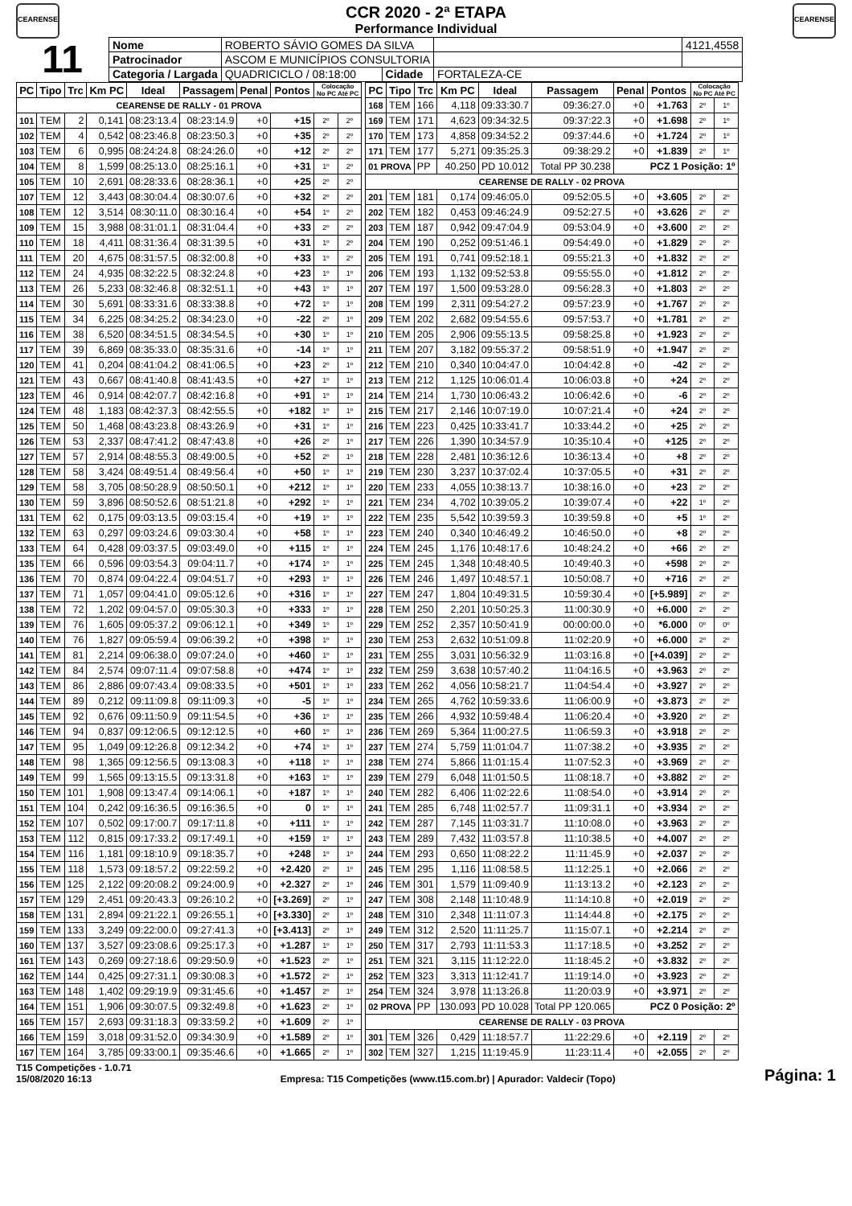CEARENSE
CCR 2020 - 2ª ETAPA
Performance Individual
CEARENSE
11
| Nome | ROBERTO SÁVIO GOMES DA SILVA | | | 4121,4558 |
| Patrocinador | ASCOM E MUNICÍPIOS CONSULTORIA | | | |
| Categoria / Largada | QUADRICICLO / 08:18:00 | Cidade | FORTALEZA-CE | |
| PC | Tipo | Trc | Km PC | Ideal | Passagem | Penal | Pontos | Colocação No PC Até PC | |
| --- | --- | --- | --- | --- | --- | --- | --- | --- | --- |
| CEARENSE DE RALLY - 01 PROVA | | | | | | | | | |
| 101 | TEM | 2 | 0,141 | 08:23:13.4 | 08:23:14.9 | +0 | +15 | 2º | 2º |
| 102 | TEM | 4 | 0,542 | 08:23:46.8 | 08:23:50.3 | +0 | +35 | 2º | 2º |
| 103 | TEM | 6 | 0,995 | 08:24:24.8 | 08:24:26.0 | +0 | +12 | 2º | 2º |
| 104 | TEM | 8 | 1,599 | 08:25:13.0 | 08:25:16.1 | +0 | +31 | 1º | 2º |
| 105 | TEM | 10 | 2,691 | 08:28:33.6 | 08:28:36.1 | +0 | +25 | 2º | 2º |
| 107 | TEM | 12 | 3,443 | 08:30:04.4 | 08:30:07.6 | +0 | +32 | 2º | 2º |
| 108 | TEM | 12 | 3,514 | 08:30:11.0 | 08:30:16.4 | +0 | +54 | 1º | 2º |
| 109 | TEM | 15 | 3,988 | 08:31:01.1 | 08:31:04.4 | +0 | +33 | 2º | 2º |
| 110 | TEM | 18 | 4,411 | 08:31:36.4 | 08:31:39.5 | +0 | +31 | 1º | 2º |
| 111 | TEM | 20 | 4,675 | 08:31:57.5 | 08:32:00.8 | +0 | +33 | 1º | 2º |
| 112 | TEM | 24 | 4,935 | 08:32:22.5 | 08:32:24.8 | +0 | +23 | 1º | 1º |
| 113 | TEM | 26 | 5,233 | 08:32:46.8 | 08:32:51.1 | +0 | +43 | 1º | 1º |
| 114 | TEM | 30 | 5,691 | 08:33:31.6 | 08:33:38.8 | +0 | +72 | 1º | 1º |
| 115 | TEM | 34 | 6,225 | 08:34:25.2 | 08:34:23.0 | +0 | -22 | 2º | 1º |
| 116 | TEM | 38 | 6,520 | 08:34:51.5 | 08:34:54.5 | +0 | +30 | 1º | 1º |
| 117 | TEM | 39 | 6,869 | 08:35:33.0 | 08:35:31.6 | +0 | -14 | 1º | 1º |
| 120 | TEM | 41 | 0,204 | 08:41:04.2 | 08:41:06.5 | +0 | +23 | 2º | 1º |
| 121 | TEM | 43 | 0,667 | 08:41:40.8 | 08:41:43.5 | +0 | +27 | 1º | 1º |
| 123 | TEM | 46 | 0,914 | 08:42:07.7 | 08:42:16.8 | +0 | +91 | 1º | 1º |
| 124 | TEM | 48 | 1,183 | 08:42:37.3 | 08:42:55.5 | +0 | +182 | 1º | 1º |
| 125 | TEM | 50 | 1,468 | 08:43:23.8 | 08:43:26.9 | +0 | +31 | 1º | 1º |
| 126 | TEM | 53 | 2,337 | 08:47:41.2 | 08:47:43.8 | +0 | +26 | 2º | 1º |
| 127 | TEM | 57 | 2,914 | 08:48:55.3 | 08:49:00.5 | +0 | +52 | 2º | 1º |
| 128 | TEM | 58 | 3,424 | 08:49:51.4 | 08:49:56.4 | +0 | +50 | 1º | 1º |
| 129 | TEM | 58 | 3,705 | 08:50:28.9 | 08:50:50.1 | +0 | +212 | 1º | 1º |
| 130 | TEM | 59 | 3,896 | 08:50:52.6 | 08:51:21.8 | +0 | +292 | 1º | 1º |
| 131 | TEM | 62 | 0,175 | 09:03:13.5 | 09:03:15.4 | +0 | +19 | 1º | 1º |
| 132 | TEM | 63 | 0,297 | 09:03:24.6 | 09:03:30.4 | +0 | +58 | 1º | 1º |
| 133 | TEM | 64 | 0,428 | 09:03:37.5 | 09:03:49.0 | +0 | +115 | 1º | 1º |
| 135 | TEM | 66 | 0,596 | 09:03:54.3 | 09:04:11.7 | +0 | +174 | 1º | 1º |
| 136 | TEM | 70 | 0,874 | 09:04:22.4 | 09:04:51.7 | +0 | +293 | 1º | 1º |
| 137 | TEM | 71 | 1,057 | 09:04:41.0 | 09:05:12.6 | +0 | +316 | 1º | 1º |
| 138 | TEM | 72 | 1,202 | 09:04:57.0 | 09:05:30.3 | +0 | +333 | 1º | 1º |
| 139 | TEM | 76 | 1,605 | 09:05:37.2 | 09:06:12.1 | +0 | +349 | 1º | 1º |
| 140 | TEM | 76 | 1,827 | 09:05:59.4 | 09:06:39.2 | +0 | +398 | 1º | 1º |
| 141 | TEM | 81 | 2,214 | 09:06:38.0 | 09:07:24.0 | +0 | +460 | 1º | 1º |
| 142 | TEM | 84 | 2,574 | 09:07:11.4 | 09:07:58.8 | +0 | +474 | 1º | 1º |
| 143 | TEM | 86 | 2,886 | 09:07:43.4 | 09:08:33.5 | +0 | +501 | 1º | 1º |
| 144 | TEM | 89 | 0,212 | 09:11:09.8 | 09:11:09.3 | +0 | -5 | 1º | 1º |
| 145 | TEM | 92 | 0,676 | 09:11:50.9 | 09:11:54.5 | +0 | +36 | 1º | 1º |
| 146 | TEM | 94 | 0,837 | 09:12:06.5 | 09:12:12.5 | +0 | +60 | 1º | 1º |
| 147 | TEM | 95 | 1,049 | 09:12:26.8 | 09:12:34.2 | +0 | +74 | 1º | 1º |
| 148 | TEM | 98 | 1,365 | 09:12:56.5 | 09:13:08.3 | +0 | +118 | 1º | 1º |
| 149 | TEM | 99 | 1,565 | 09:13:15.5 | 09:13:31.8 | +0 | +163 | 1º | 1º |
| 150 | TEM | 101 | 1,908 | 09:13:47.4 | 09:14:06.1 | +0 | +187 | 1º | 1º |
| 151 | TEM | 104 | 0,242 | 09:16:36.5 | 09:16:36.5 | +0 | 0 | 1º | 1º |
| 152 | TEM | 107 | 0,502 | 09:17:00.7 | 09:17:11.8 | +0 | +111 | 1º | 1º |
| 153 | TEM | 112 | 0,815 | 09:17:33.2 | 09:17:49.1 | +0 | +159 | 1º | 1º |
| 154 | TEM | 116 | 1,181 | 09:18:10.9 | 09:18:35.7 | +0 | +248 | 1º | 1º |
| 155 | TEM | 118 | 1,573 | 09:18:57.2 | 09:22:59.2 | +0 | +2.420 | 2º | 1º |
| 156 | TEM | 125 | 2,122 | 09:20:08.2 | 09:24:00.9 | +0 | +2.327 | 2º | 1º |
| 157 | TEM | 129 | 2,451 | 09:20:43.3 | 09:26:10.2 | +0 | [+3.269] | 2º | 1º |
| 158 | TEM | 131 | 2,894 | 09:21:22.1 | 09:26:55.1 | +0 | [+3.330] | 2º | 1º |
| 159 | TEM | 133 | 3,249 | 09:22:00.0 | 09:27:41.3 | +0 | [+3.413] | 2º | 1º |
| 160 | TEM | 137 | 3,527 | 09:23:08.6 | 09:25:17.3 | +0 | +1.287 | 1º | 1º |
| 161 | TEM | 143 | 0,269 | 09:27:18.6 | 09:29:50.9 | +0 | +1.523 | 2º | 1º |
| 162 | TEM | 144 | 0,425 | 09:27:31.1 | 09:30:08.3 | +0 | +1.572 | 2º | 1º |
| 163 | TEM | 148 | 1,402 | 09:29:19.9 | 09:31:45.6 | +0 | +1.457 | 2º | 1º |
| 164 | TEM | 151 | 1,906 | 09:30:07.5 | 09:32:49.8 | +0 | +1.623 | 2º | 1º |
| 165 | TEM | 157 | 2,693 | 09:31:18.3 | 09:33:59.2 | +0 | +1.609 | 2º | 1º |
| 166 | TEM | 159 | 3,018 | 09:31:52.0 | 09:34:30.9 | +0 | +1.589 | 2º | 1º |
| 167 | TEM | 164 | 3,785 | 09:33:00.1 | 09:35:46.6 | +0 | +1.665 | 2º | 1º |
| PC | Tipo | Trc | Km PC | Ideal | Passagem | Penal | Pontos | Colocação No PC Até PC | |
| --- | --- | --- | --- | --- | --- | --- | --- | --- | --- |
| 168 | TEM | 166 | 4,118 | 09:33:30.7 | 09:36:27.0 | +0 | +1.763 | 2º | 1º |
| 169 | TEM | 171 | 4,623 | 09:34:32.5 | 09:37:22.3 | +0 | +1.698 | 2º | 1º |
| 170 | TEM | 173 | 4,858 | 09:34:52.2 | 09:37:44.6 | +0 | +1.724 | 2º | 1º |
| 171 | TEM | 177 | 5,271 | 09:35:25.3 | 09:38:29.2 | +0 | +1.839 | 2º | 1º |
| 01 PROVA | | PP | 40.250 | PD 10.012 | Total PP 30.238 | PCZ 1 Posição: 1º | | | |
| CEARENSE DE RALLY - 02 PROVA | | | | | | | | | |
| 201 | TEM | 181 | 0,174 | 09:46:05.0 | 09:52:05.5 | +0 | +3.605 | 2º | 2º |
| 202 | TEM | 182 | 0,453 | 09:46:24.9 | 09:52:27.5 | +0 | +3.626 | 2º | 2º |
| 203 | TEM | 187 | 0,942 | 09:47:04.9 | 09:53:04.9 | +0 | +3.600 | 2º | 2º |
| 204 | TEM | 190 | 0,252 | 09:51:46.1 | 09:54:49.0 | +0 | +1.829 | 2º | 2º |
| 205 | TEM | 191 | 0,741 | 09:52:18.1 | 09:55:21.3 | +0 | +1.832 | 2º | 2º |
| 206 | TEM | 193 | 1,132 | 09:52:53.8 | 09:55:55.0 | +0 | +1.812 | 2º | 2º |
| 207 | TEM | 197 | 1,500 | 09:53:28.0 | 09:56:28.3 | +0 | +1.803 | 2º | 2º |
| 208 | TEM | 199 | 2,311 | 09:54:27.2 | 09:57:23.9 | +0 | +1.767 | 2º | 2º |
| 209 | TEM | 202 | 2,682 | 09:54:55.6 | 09:57:53.7 | +0 | +1.781 | 2º | 2º |
| 210 | TEM | 205 | 2,906 | 09:55:13.5 | 09:58:25.8 | +0 | +1.923 | 2º | 2º |
| 211 | TEM | 207 | 3,182 | 09:55:37.2 | 09:58:51.9 | +0 | +1.947 | 2º | 2º |
| 212 | TEM | 210 | 0,340 | 10:04:47.0 | 10:04:42.8 | +0 | -42 | 2º | 2º |
| 213 | TEM | 212 | 1,125 | 10:06:01.4 | 10:06:03.8 | +0 | +24 | 2º | 2º |
| 214 | TEM | 214 | 1,730 | 10:06:43.2 | 10:06:42.6 | +0 | -6 | 2º | 2º |
| 215 | TEM | 217 | 2,146 | 10:07:19.0 | 10:07:21.4 | +0 | +24 | 2º | 2º |
| 216 | TEM | 223 | 0,425 | 10:33:41.7 | 10:33:44.2 | +0 | +25 | 2º | 2º |
| 217 | TEM | 226 | 1,390 | 10:34:57.9 | 10:35:10.4 | +0 | +125 | 2º | 2º |
| 218 | TEM | 228 | 2,481 | 10:36:12.6 | 10:36:13.4 | +0 | +8 | 2º | 2º |
| 219 | TEM | 230 | 3,237 | 10:37:02.4 | 10:37:05.5 | +0 | +31 | 2º | 2º |
| 220 | TEM | 233 | 4,055 | 10:38:13.7 | 10:38:16.0 | +0 | +23 | 2º | 2º |
| 221 | TEM | 234 | 4,702 | 10:39:05.2 | 10:39:07.4 | +0 | +22 | 1º | 2º |
| 222 | TEM | 235 | 5,542 | 10:39:59.3 | 10:39:59.8 | +0 | +5 | 1º | 2º |
| 223 | TEM | 240 | 0,340 | 10:46:49.2 | 10:46:50.0 | +0 | +8 | 2º | 2º |
| 224 | TEM | 245 | 1,176 | 10:48:17.6 | 10:48:24.2 | +0 | +66 | 2º | 2º |
| 225 | TEM | 245 | 1,348 | 10:48:40.5 | 10:49:40.3 | +0 | +598 | 2º | 2º |
| 226 | TEM | 246 | 1,497 | 10:48:57.1 | 10:50:08.7 | +0 | +716 | 2º | 2º |
| 227 | TEM | 247 | 1,804 | 10:49:31.5 | 10:59:30.4 | +0 | [+5.989] | 2º | 2º |
| 228 | TEM | 250 | 2,201 | 10:50:25.3 | 11:00:30.9 | +0 | +6.000 | 2º | 2º |
| 229 | TEM | 252 | 2,357 | 10:50:41.9 | 00:00:00.0 | +0 | *6.000 | 0º | 0º |
| 230 | TEM | 253 | 2,632 | 10:51:09.8 | 11:02:20.9 | +0 | +6.000 | 2º | 2º |
| 231 | TEM | 255 | 3,031 | 10:56:32.9 | 11:03:16.8 | +0 | [+4.039] | 2º | 2º |
| 232 | TEM | 259 | 3,638 | 10:57:40.2 | 11:04:16.5 | +0 | +3.963 | 2º | 2º |
| 233 | TEM | 262 | 4,056 | 10:58:21.7 | 11:04:54.4 | +0 | +3.927 | 2º | 2º |
| 234 | TEM | 265 | 4,762 | 10:59:33.6 | 11:06:00.9 | +0 | +3.873 | 2º | 2º |
| 235 | TEM | 266 | 4,932 | 10:59:48.4 | 11:06:20.4 | +0 | +3.920 | 2º | 2º |
| 236 | TEM | 269 | 5,364 | 11:00:27.5 | 11:06:59.3 | +0 | +3.918 | 2º | 2º |
| 237 | TEM | 274 | 5,759 | 11:01:04.7 | 11:07:38.2 | +0 | +3.935 | 2º | 2º |
| 238 | TEM | 274 | 5,866 | 11:01:15.4 | 11:07:52.3 | +0 | +3.969 | 2º | 2º |
| 239 | TEM | 279 | 6,048 | 11:01:50.5 | 11:08:18.7 | +0 | +3.882 | 2º | 2º |
| 240 | TEM | 282 | 6,406 | 11:02:22.6 | 11:08:54.0 | +0 | +3.914 | 2º | 2º |
| 241 | TEM | 285 | 6,748 | 11:02:57.7 | 11:09:31.1 | +0 | +3.934 | 2º | 2º |
| 242 | TEM | 287 | 7,145 | 11:03:31.7 | 11:10:08.0 | +0 | +3.963 | 2º | 2º |
| 243 | TEM | 289 | 7,432 | 11:03:57.8 | 11:10:38.5 | +0 | +4.007 | 2º | 2º |
| 244 | TEM | 293 | 0,650 | 11:08:22.2 | 11:11:45.9 | +0 | +2.037 | 2º | 2º |
| 245 | TEM | 295 | 1,116 | 11:08:58.5 | 11:12:25.1 | +0 | +2.066 | 2º | 2º |
| 246 | TEM | 301 | 1,579 | 11:09:40.9 | 11:13:13.2 | +0 | +2.123 | 2º | 2º |
| 247 | TEM | 308 | 2,148 | 11:10:48.9 | 11:14:10.8 | +0 | +2.019 | 2º | 2º |
| 248 | TEM | 310 | 2,348 | 11:11:07.3 | 11:14:44.8 | +0 | +2.175 | 2º | 2º |
| 249 | TEM | 312 | 2,520 | 11:11:25.7 | 11:15:07.1 | +0 | +2.214 | 2º | 2º |
| 250 | TEM | 317 | 2,793 | 11:11:53.3 | 11:17:18.5 | +0 | +3.252 | 2º | 2º |
| 251 | TEM | 321 | 3,115 | 11:12:22.0 | 11:18:45.2 | +0 | +3.832 | 2º | 2º |
| 252 | TEM | 323 | 3,313 | 11:12:41.7 | 11:19:14.0 | +0 | +3.923 | 2º | 2º |
| 254 | TEM | 324 | 3,978 | 11:13:26.8 | 11:20:03.9 | +0 | +3.971 | 2º | 2º |
| 02 PROVA | | PP | 130.093 | PD 10.028 | Total PP 120.065 | PCZ 0 Posição: 2º | | | |
| CEARENSE DE RALLY - 03 PROVA | | | | | | | | | |
| 301 | TEM | 326 | 0,429 | 11:18:57.7 | 11:22:29.6 | +0 | +2.119 | 2º | 2º |
| 302 | TEM | 327 | 1,215 | 11:19:45.9 | 11:23:11.4 | +0 | +2.055 | 2º | 2º |
T15 Competições - 1.0.71
15/08/2020 16:13
Empresa: T15 Competições (www.t15.com.br) | Apurador: Valdecir (Topo)
Página: 1